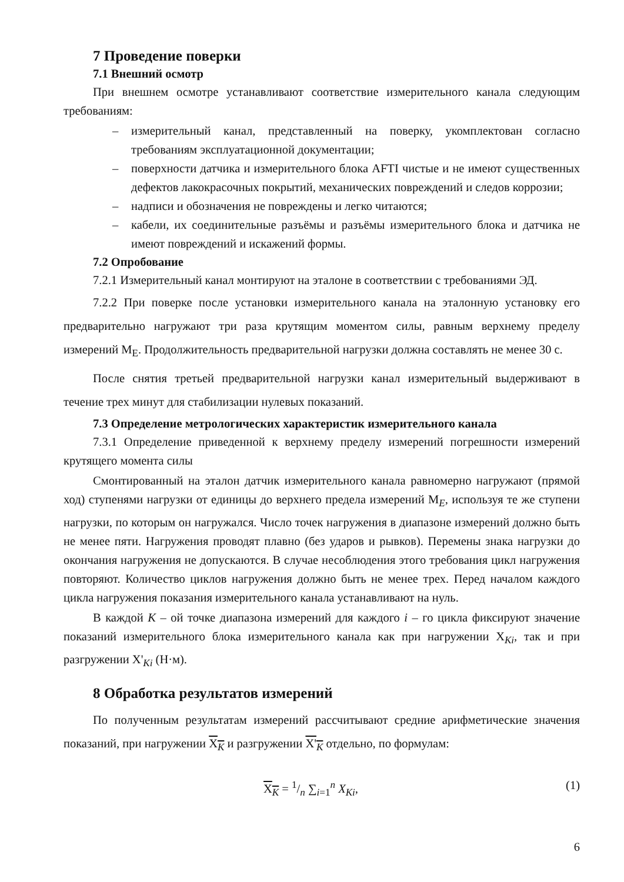7 Проведение поверки
7.1 Внешний осмотр
При внешнем осмотре устанавливают соответствие измерительного канала следующим требованиям:
– измерительный канал, представленный на поверку, укомплектован согласно требованиям эксплуатационной документации;
– поверхности датчика и измерительного блока AFTI чистые и не имеют существенных дефектов лакокрасочных покрытий, механических повреждений и следов коррозии;
– надписи и обозначения не повреждены и легко читаются;
– кабели, их соединительные разъёмы и разъёмы измерительного блока и датчика не имеют повреждений и искажений формы.
7.2 Опробование
7.2.1 Измерительный канал монтируют на эталоне в соответствии с требованиями ЭД.
7.2.2 При поверке после установки измерительного канала на эталонную установку его предварительно нагружают три раза крутящим моментом силы, равным верхнему пределу измерений М<sub>Е</sub>. Продолжительность предварительной нагрузки должна составлять не менее 30 с.
После снятия третьей предварительной нагрузки канал измерительный выдерживают в течение трех минут для стабилизации нулевых показаний.
7.3 Определение метрологических характеристик измерительного канала
7.3.1 Определение приведенной к верхнему пределу измерений погрешности измерений крутящего момента силы
Смонтированный на эталон датчик измерительного канала равномерно нагружают (прямой ход) ступенями нагрузки от единицы до верхнего предела измерений М<sub>E</sub>, используя те же ступени нагрузки, по которым он нагружался. Число точек нагружения в диапазоне измерений должно быть не менее пяти. Нагружения проводят плавно (без ударов и рывков). Перемены знака нагрузки до окончания нагружения не допускаются. В случае несоблюдения этого требования цикл нагружения повторяют. Количество циклов нагружения должно быть не менее трех. Перед началом каждого цикла нагружения показания измерительного канала устанавливают на нуль.
В каждой K – ой точке диапазона измерений для каждого i – го цикла фиксируют значение показаний измерительного блока измерительного канала как при нагружении Х<sub>Ki</sub>, так и при разгружении Х'<sub>Ki</sub> (Н·м).
8 Обработка результатов измерений
По полученным результатам измерений рассчитывают средние арифметические значения показаний, при нагружении X<sub>K</sub> и разгружении X'<sub>K</sub> отдельно, по формулам:
X<sub>K</sub> = 1/n ∑<sub>i=1</sub><sup>n</sup> X<sub>Ki</sub>, (1)
6